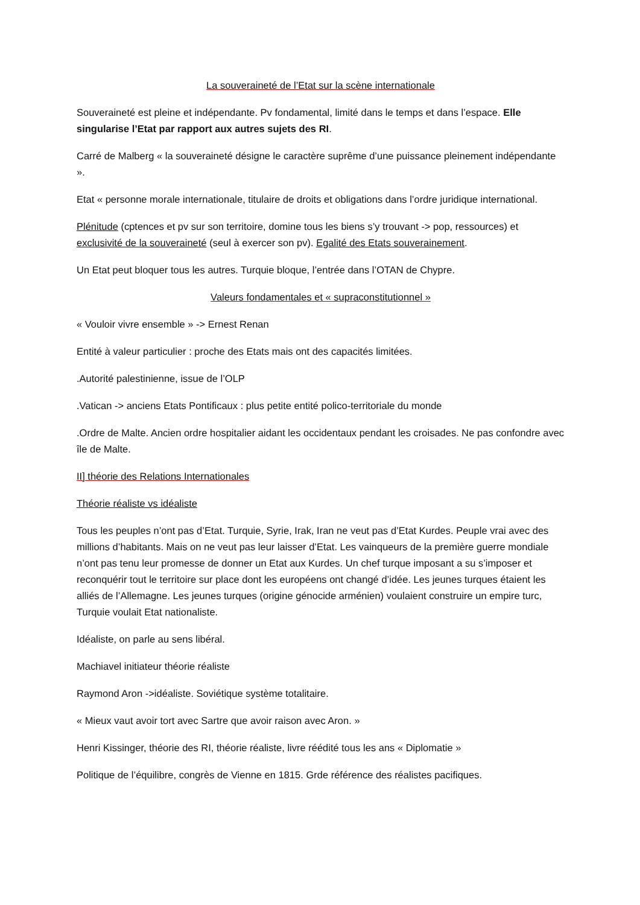La souveraineté de l’Etat sur la scène internationale
Souveraineté est pleine et indépendante. Pv fondamental, limité dans le temps et dans l’espace. Elle singularise l’Etat par rapport aux autres sujets des RI.
Carré de Malberg « la souveraineté désigne le caractère suprême d’une puissance pleinement indépendante ».
Etat « personne morale internationale, titulaire de droits et obligations dans l’ordre juridique international.
Plénitude (cptences et pv sur son territoire, domine tous les biens s’y trouvant -> pop, ressources) et exclusivité de la souveraineté (seul à exercer son pv). Egalité des Etats souverainement.
Un Etat peut bloquer tous les autres. Turquie bloque, l’entrée dans l’OTAN de Chypre.
Valeurs fondamentales et « supraconstitutionnel »
« Vouloir vivre ensemble » -> Ernest Renan
Entité à valeur particulier : proche des Etats mais ont des capacités limitées.
.Autorité palestinienne, issue de l’OLP
.Vatican -> anciens Etats Pontificaux : plus petite entité polico-territoriale du monde
.Ordre de Malte. Ancien ordre hospitalier aidant les occidentaux pendant les croisades. Ne pas confondre avec île de Malte.
II] théorie des Relations Internationales
Théorie réaliste vs idéaliste
Tous les peuples n’ont pas d’Etat. Turquie, Syrie, Irak, Iran ne veut pas d’Etat Kurdes. Peuple vrai avec des millions d’habitants. Mais on ne veut pas leur laisser d’Etat. Les vainqueurs de la première guerre mondiale n’ont pas tenu leur promesse de donner un Etat aux Kurdes. Un chef turque imposant a su s’imposer et reconquérir tout le territoire sur place dont les européens ont changé d’idée. Les jeunes turques étaient les alliés de l’Allemagne. Les jeunes turques (origine génocide arménien) voulaient construire un empire turc, Turquie voulait Etat nationaliste.
Idéaliste, on parle au sens libéral.
Machiavel initiateur théorie réaliste
Raymond Aron ->idéaliste. Soviétique système totalitaire.
« Mieux vaut avoir tort avec Sartre que avoir raison avec Aron. »
Henri Kissinger, théorie des RI, théorie réaliste, livre réédité tous les ans « Diplomatie »
Politique de l’équilibre, congrès de Vienne en 1815. Grde référence des réalistes pacifiques.